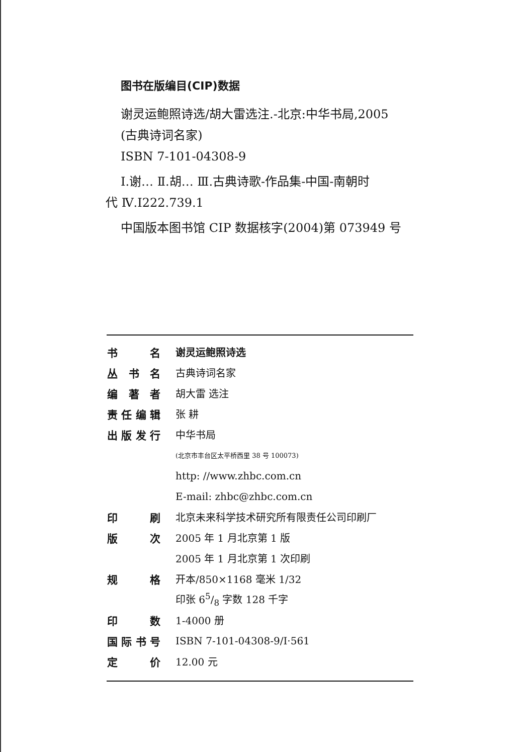图书在版编目(CIP)数据
谢灵运鲍照诗选/胡大雷选注.-北京:中华书局,2005
(古典诗词名家)
ISBN 7-101-04308-9
Ⅰ.谢… Ⅱ.胡… Ⅲ.古典诗歌-作品集-中国-南朝时
代 Ⅳ.I222.739.1
中国版本图书馆 CIP 数据核字(2004)第 073949 号
| 书名 | 谢灵运鲍照诗选 |
| 丛书名 | 古典诗词名家 |
| 编著者 | 胡大雷 选注 |
| 责任编辑 | 张 耕 |
| 出版发行 | 中华书局 |
| | (北京市丰台区太平桥西里 38 号 100073) |
| | http: //www.zhbc.com.cn |
| | E-mail: zhbc@zhbc.com.cn |
| 印刷 | 北京未来科学技术研究所有限责任公司印刷厂 |
| 版次 | 2005 年 1 月北京第 1 版 |
| | 2005 年 1 月北京第 1 次印刷 |
| 规格 | 开本/850×1168 毫米 1/32 |
| | 印张 65/8 字数 128 千字 |
| 印数 | 1-4000 册 |
| 国际书号 | ISBN 7-101-04308-9/I·561 |
| 定价 | 12.00 元 |